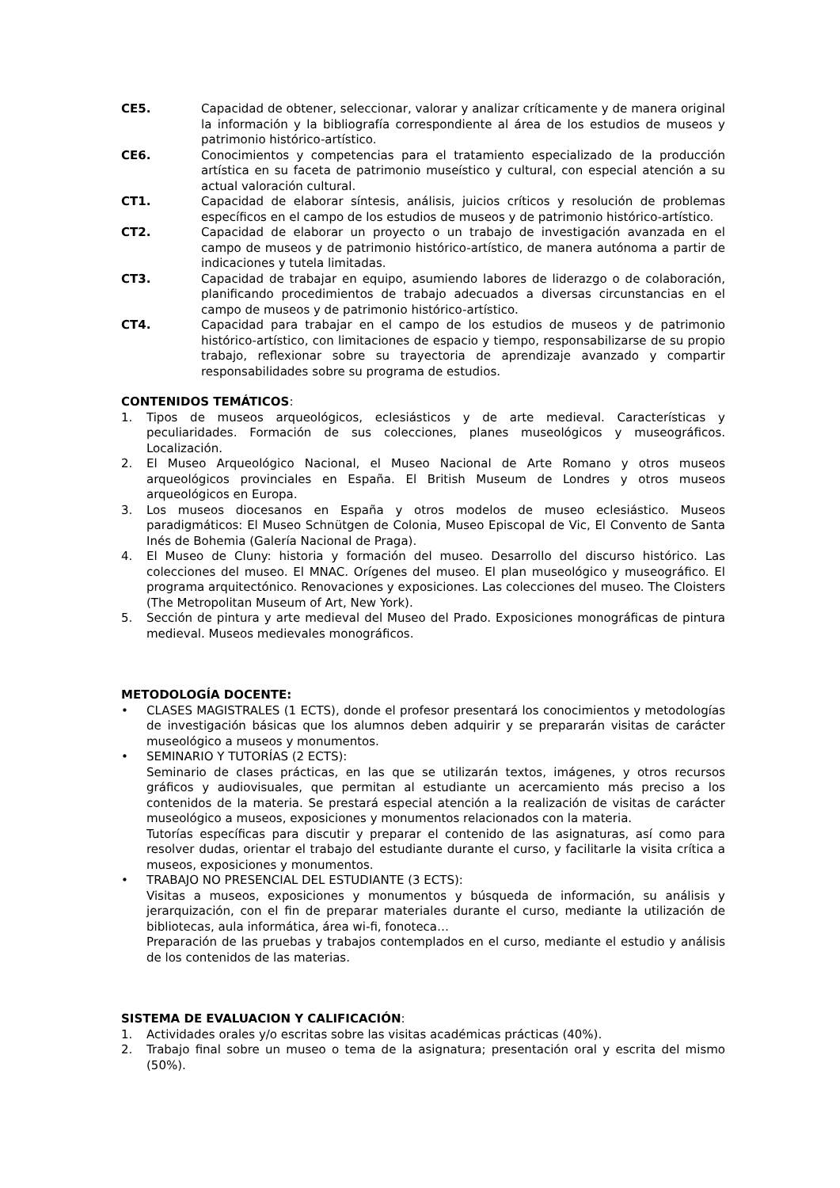CE5. Capacidad de obtener, seleccionar, valorar y analizar críticamente y de manera original la información y la bibliografía correspondiente al área de los estudios de museos y patrimonio histórico-artístico.
CE6. Conocimientos y competencias para el tratamiento especializado de la producción artística en su faceta de patrimonio museístico y cultural, con especial atención a su actual valoración cultural.
CT1. Capacidad de elaborar síntesis, análisis, juicios críticos y resolución de problemas específicos en el campo de los estudios de museos y de patrimonio histórico-artístico.
CT2. Capacidad de elaborar un proyecto o un trabajo de investigación avanzada en el campo de museos y de patrimonio histórico-artístico, de manera autónoma a partir de indicaciones y tutela limitadas.
CT3. Capacidad de trabajar en equipo, asumiendo labores de liderazgo o de colaboración, planificando procedimientos de trabajo adecuados a diversas circunstancias en el campo de museos y de patrimonio histórico-artístico.
CT4. Capacidad para trabajar en el campo de los estudios de museos y de patrimonio histórico-artístico, con limitaciones de espacio y tiempo, responsabilizarse de su propio trabajo, reflexionar sobre su trayectoria de aprendizaje avanzado y compartir responsabilidades sobre su programa de estudios.
CONTENIDOS TEMÁTICOS:
1. Tipos de museos arqueológicos, eclesiásticos y de arte medieval. Características y peculiaridades. Formación de sus colecciones, planes museológicos y museográficos. Localización.
2. El Museo Arqueológico Nacional, el Museo Nacional de Arte Romano y otros museos arqueológicos provinciales en España. El British Museum de Londres y otros museos arqueológicos en Europa.
3. Los museos diocesanos en España y otros modelos de museo eclesiástico. Museos paradigmáticos: El Museo Schnütgen de Colonia, Museo Episcopal de Vic, El Convento de Santa Inés de Bohemia (Galería Nacional de Praga).
4. El Museo de Cluny: historia y formación del museo. Desarrollo del discurso histórico. Las colecciones del museo. El MNAC. Orígenes del museo. El plan museológico y museográfico. El programa arquitectónico. Renovaciones y exposiciones. Las colecciones del museo. The Cloisters (The Metropolitan Museum of Art, New York).
5. Sección de pintura y arte medieval del Museo del Prado. Exposiciones monográficas de pintura medieval. Museos medievales monográficos.
METODOLOGÍA DOCENTE:
• CLASES MAGISTRALES (1 ECTS), donde el profesor presentará los conocimientos y metodologías de investigación básicas que los alumnos deben adquirir y se prepararán visitas de carácter museológico a museos y monumentos.
• SEMINARIO Y TUTORÍAS (2 ECTS):
Seminario de clases prácticas, en las que se utilizarán textos, imágenes, y otros recursos gráficos y audiovisuales, que permitan al estudiante un acercamiento más preciso a los contenidos de la materia. Se prestará especial atención a la realización de visitas de carácter museológico a museos, exposiciones y monumentos relacionados con la materia.
Tutorías específicas para discutir y preparar el contenido de las asignaturas, así como para resolver dudas, orientar el trabajo del estudiante durante el curso, y facilitarle la visita crítica a museos, exposiciones y monumentos.
• TRABAJO NO PRESENCIAL DEL ESTUDIANTE (3 ECTS):
Visitas a museos, exposiciones y monumentos y búsqueda de información, su análisis y jerarquización, con el fin de preparar materiales durante el curso, mediante la utilización de bibliotecas, aula informática, área wi-fi, fonoteca…
Preparación de las pruebas y trabajos contemplados en el curso, mediante el estudio y análisis de los contenidos de las materias.
SISTEMA DE EVALUACION Y CALIFICACIÓN:
1. Actividades orales y/o escritas sobre las visitas académicas prácticas (40%).
2. Trabajo final sobre un museo o tema de la asignatura; presentación oral y escrita del mismo (50%).